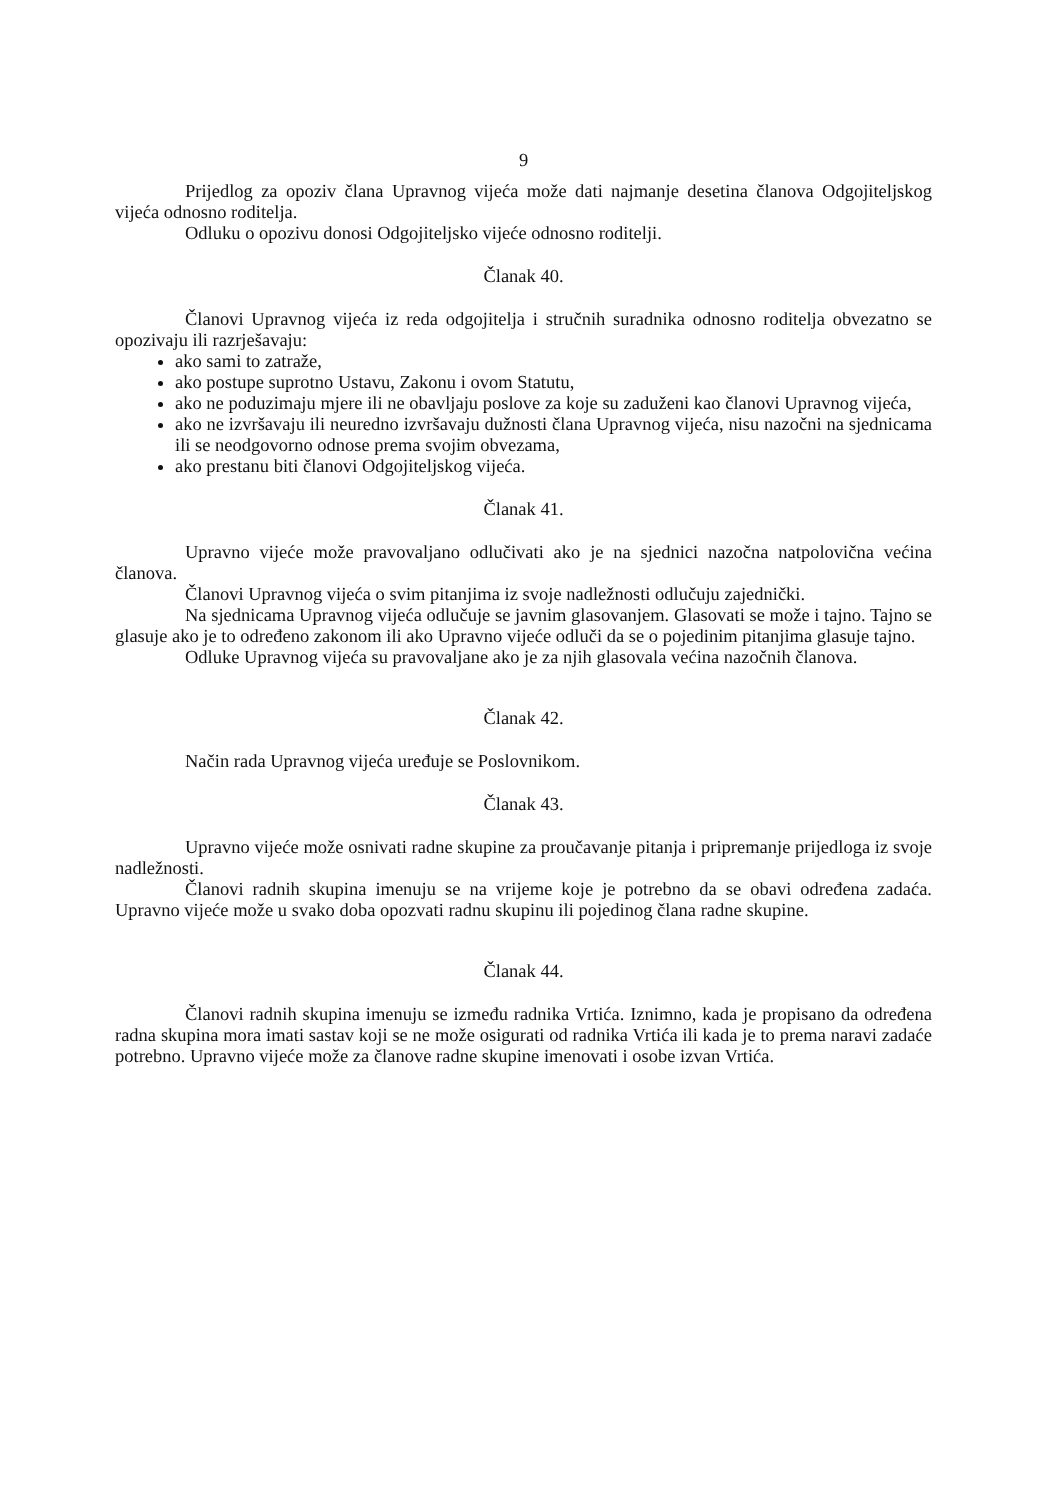9
Prijedlog za opoziv člana Upravnog vijeća može dati najmanje desetina članova Odgojiteljskog vijeća odnosno roditelja.
Odluku o opozivu donosi Odgojiteljsko vijeće odnosno roditelji.
Članak 40.
Članovi Upravnog vijeća iz reda odgojitelja i stručnih suradnika odnosno roditelja obvezatno se opozivaju ili razrješavaju:
ako sami to zatraže,
ako postupe suprotno Ustavu, Zakonu i ovom Statutu,
ako ne poduzimaju mjere ili ne obavljaju poslove za koje su zaduženi kao članovi Upravnog vijeća,
ako ne izvršavaju ili neuredno izvršavaju dužnosti člana Upravnog vijeća, nisu nazočni na sjednicama ili se neodgovorno odnose prema svojim obvezama,
ako prestanu biti članovi Odgojiteljskog vijeća.
Članak 41.
Upravno vijeće može pravovaljano odlučivati ako je na sjednici nazočna natpolovična većina članova.
Članovi Upravnog vijeća o svim pitanjima iz svoje nadležnosti odlučuju zajednički.
Na sjednicama Upravnog vijeća odlučuje se javnim glasovanjem. Glasovati se može i tajno. Tajno se glasuje ako je to određeno zakonom ili ako Upravno vijeće odluči da se o pojedinim pitanjima glasuje tajno.
Odluke Upravnog vijeća su pravovaljane ako je za njih glasovala većina nazočnih članova.
Članak 42.
Način rada Upravnog vijeća uređuje se Poslovnikom.
Članak 43.
Upravno vijeće može osnivati radne skupine za proučavanje pitanja i pripremanje prijedloga iz svoje nadležnosti.
Članovi radnih skupina imenuju se na vrijeme koje je potrebno da se obavi određena zadaća. Upravno vijeće može u svako doba opozvati radnu skupinu ili pojedinog člana radne skupine.
Članak 44.
Članovi radnih skupina imenuju se između radnika Vrtića. Iznimno, kada je propisano da određena radna skupina mora imati sastav koji se ne može osigurati od radnika Vrtića ili kada je to prema naravi zadaće potrebno. Upravno vijeće može za članove radne skupine imenovati i osobe izvan Vrtića.